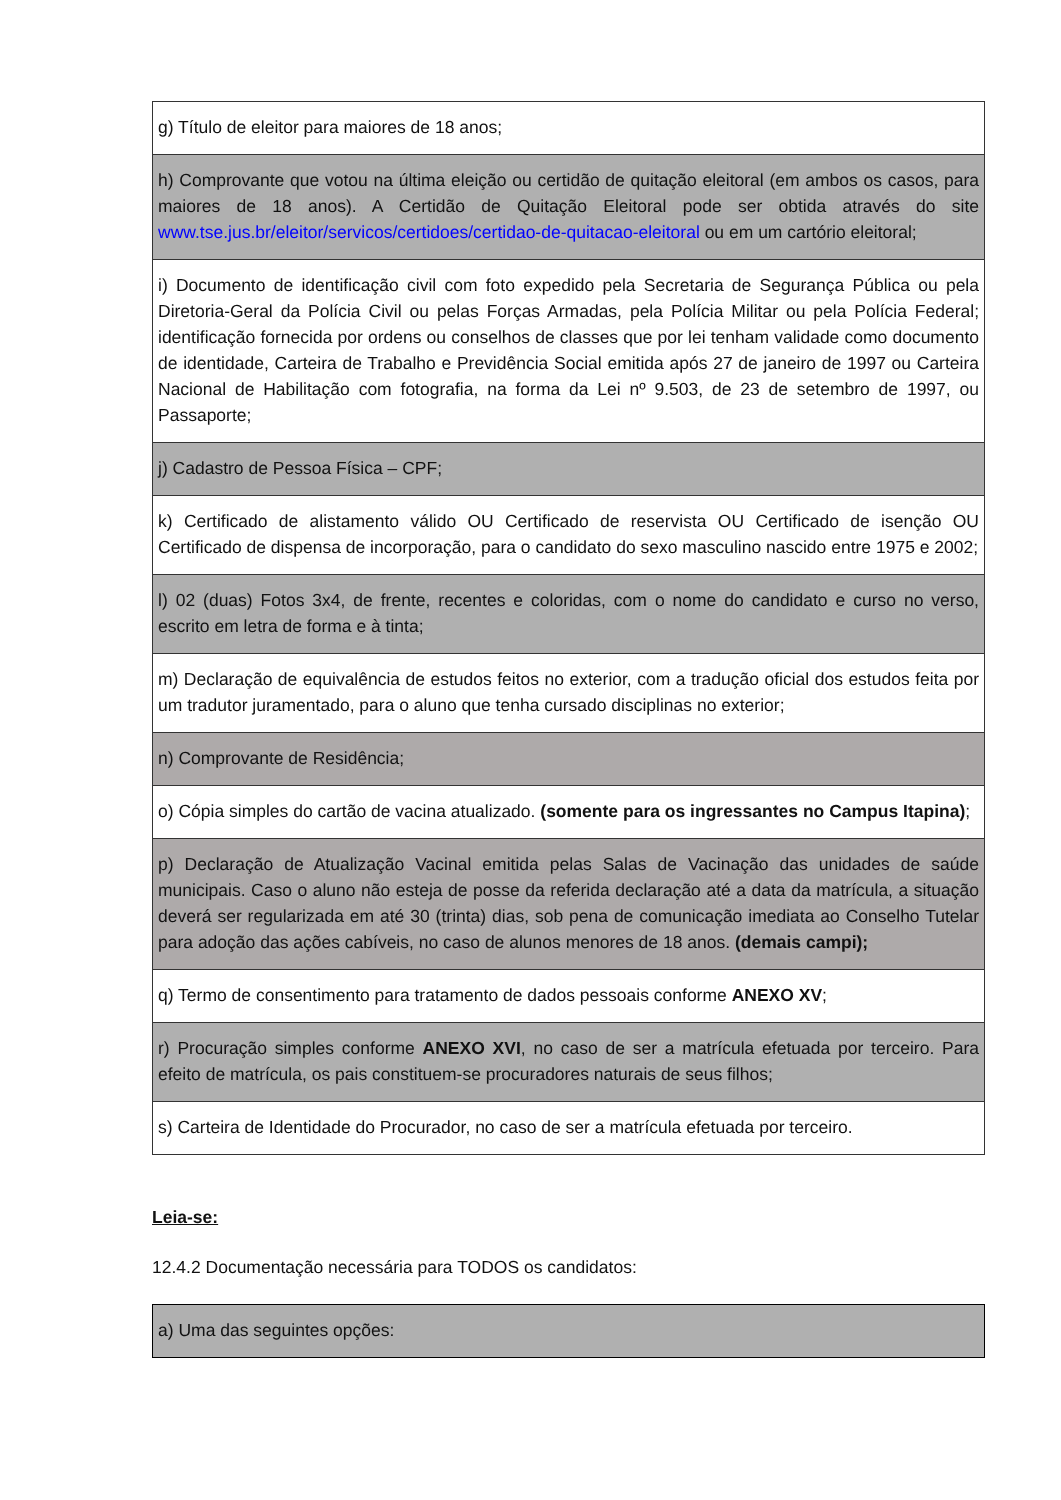| g) Título de eleitor para maiores de 18 anos; |
| h) Comprovante que votou na última eleição ou certidão de quitação eleitoral (em ambos os casos, para maiores de 18 anos). A Certidão de Quitação Eleitoral pode ser obtida através do site www.tse.jus.br/eleitor/servicos/certidoes/certidao-de-quitacao-eleitoral ou em um cartório eleitoral; |
| i) Documento de identificação civil com foto expedido pela Secretaria de Segurança Pública ou pela Diretoria-Geral da Polícia Civil ou pelas Forças Armadas, pela Polícia Militar ou pela Polícia Federal; identificação fornecida por ordens ou conselhos de classes que por lei tenham validade como documento de identidade, Carteira de Trabalho e Previdência Social emitida após 27 de janeiro de 1997 ou Carteira Nacional de Habilitação com fotografia, na forma da Lei nº 9.503, de 23 de setembro de 1997, ou Passaporte; |
| j) Cadastro de Pessoa Física – CPF; |
| k) Certificado de alistamento válido OU Certificado de reservista OU Certificado de isenção OU Certificado de dispensa de incorporação, para o candidato do sexo masculino nascido entre 1975 e 2002; |
| l) 02 (duas) Fotos 3x4, de frente, recentes e coloridas, com o nome do candidato e curso no verso, escrito em letra de forma e à tinta; |
| m) Declaração de equivalência de estudos feitos no exterior, com a tradução oficial dos estudos feita por um tradutor juramentado, para o aluno que tenha cursado disciplinas no exterior; |
| n) Comprovante de Residência; |
| o) Cópia simples do cartão de vacina atualizado. (somente para os ingressantes no Campus Itapina) ; |
| p) Declaração de Atualização Vacinal emitida pelas Salas de Vacinação das unidades de saúde municipais. Caso o aluno não esteja de posse da referida declaração até a data da matrícula, a situação deverá ser regularizada em até 30 (trinta) dias, sob pena de comunicação imediata ao Conselho Tutelar para adoção das ações cabíveis, no caso de alunos menores de 18 anos. (demais campi); |
| q) Termo de consentimento para tratamento de dados pessoais conforme ANEXO XV ; |
| r) Procuração simples conforme ANEXO XVI , no caso de ser a matrícula efetuada por terceiro. Para efeito de matrícula, os pais constituem-se procuradores naturais de seus filhos; |
| s) Carteira de Identidade do Procurador, no caso de ser a matrícula efetuada por terceiro. |
Leia-se:
12.4.2 Documentação necessária para TODOS os candidatos:
| a) Uma das seguintes opções: |